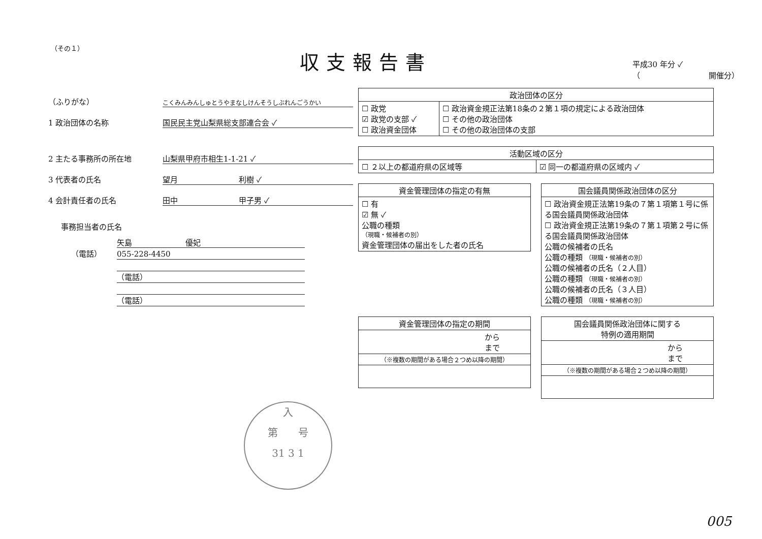（その１） 収支報告書
平成30 年分 ✓
（　　　　　　　　　開催分）
（ふりがな） こくみんみんしゅとうやまなしけんそうしぶれんごうかい
1 政治団体の名称 国民民主党山梨県総支部連合会 ✓
2 主たる事務所の所在地 山梨県甲府市相生1-1-21 ✓
3 代表者の氏名 望月　　　　　　　　利樹 ✓
4 会計責任者の氏名 田中　　　　　　　　甲子男 ✓
事務担当者の氏名
矢島　　　　　　　優妃
055-228-4450 （電話）
（電話）
（電話）
| 政治団体の区分 | |
| --- | --- |
| ☐ 政党 ☑ 政党の支部 ✓ ☐ 政治資金団体 | ☐ 政治資金規正法第18条の２第１項の規定による政治団体 ☐ その他の政治団体 ☐ その他の政治団体の支部 |
| 活動区域の区分 | |
| --- | --- |
| ☐ ２以上の都道府県の区域等 | ☑ 同一の都道府県の区域内 ✓ |
| 資金管理団体の指定の有無 |
| --- |
| ☐ 有 ☑ 無 ✓ 公職の種類 （現職・候補者の別） 資金管理団体の届出をした者の氏名 |
| 国会議員関係政治団体の区分 |
| --- |
| ☐ 政治資金規正法第19条の７第１項第１号に係る国会議員関係政治団体 ☐ 政治資金規正法第19条の７第１項第２号に係る国会議員関係政治団体 公職の候補者の氏名 公職の種類 （現職・候補者の別） 公職の候補者の氏名（２人目） 公職の種類 （現職・候補者の別） 公職の候補者の氏名（３人目） 公職の種類 （現職・候補者の別） |
| 資金管理団体の指定の期間 |
| --- |
| から まで |
| （※複数の期間がある場合２つめ以降の期間） |
| 国会議員関係政治団体に関する 特例の適用期間 |
| --- |
| から まで |
| （※複数の期間がある場合２つめ以降の期間） |
入
第　　号
31 3 1
005